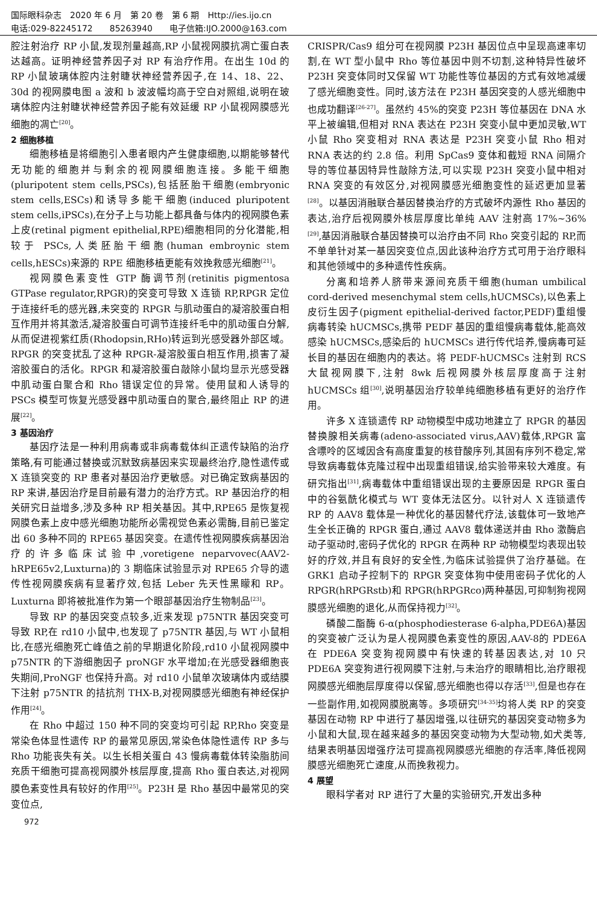国际眼科杂志　2020 年 6 月　第 20 卷　第 6 期　Http://ies.ijo.cn
电话:029-82245172　　85263940　　电子信箱:IJO.2000@163.com
腔注射治疗 RP 小鼠,发现剂量越高,RP 小鼠视网膜抗凋亡蛋白表达越高。证明神经营养因子对 RP 有治疗作用。在出生 10d 的 RP 小鼠玻璃体腔内注射睫状神经营养因子,在 14、18、22、30d 的视网膜电图 a 波和 b 波波幅均高于空白对照组,说明在玻璃体腔内注射睫状神经营养因子能有效延缓 RP 小鼠视网膜感光细胞的凋亡<sup>[20]</sup>。
2 细胞移植
细胞移植是将细胞引入患者眼内产生健康细胞,以期能够替代无功能的细胞并与剩余的视网膜细胞连接。多能干细胞(pluripotent stem cells,PSCs),包括胚胎干细胞(embryonic stem cells,ESCs)和诱导多能干细胞(induced pluripotent stem cells,iPSCs),在分子上与功能上都具备与体内的视网膜色素上皮(retinal pigment epithelial,RPE)细胞相同的分化潜能,相较于 PSCs,人类胚胎干细胞(human embroynic stem cells,hESCs)来源的 RPE 细胞移植更能有效挽救感光细胞<sup>[21]</sup>。
视网膜色素变性 GTP 酶调节剂(retinitis pigmentosa GTPase regulator,RPGR)的突变可导致 X 连锁 RP,RPGR 定位于连接纤毛的感光器,未突变的 RPGR 与肌动蛋白的凝溶胶蛋白相互作用并将其激活,凝溶胶蛋白可调节连接纤毛中的肌动蛋白分解,从而促进视紫红质(Rhodopsin,RHo)转运到光感受器外部区域。RPGR 的突变扰乱了这种 RPGR-凝溶胶蛋白相互作用,损害了凝溶胶蛋白的活化。RPGR 和凝溶胶蛋白敲除小鼠均显示光感受器中肌动蛋白聚合和 Rho 错误定位的异常。使用鼠和人诱导的 PSCs 模型可恢复光感受器中肌动蛋白的聚合,最终阻止 RP 的进展<sup>[22]</sup>。
3 基因治疗
基因疗法是一种利用病毒或非病毒载体纠正遗传缺陷的治疗策略,有可能通过替换或沉默致病基因来实现最终治疗,隐性遗传或 X 连锁突变的 RP 患者对基因治疗更敏感。对已确定致病基因的 RP 来讲,基因治疗是目前最有潜力的治疗方式。RP 基因治疗的相关研究日益增多,涉及多种 RP 相关基因。其中,RPE65 是恢复视网膜色素上皮中感光细胞功能所必需视觉色素必需酶,目前已鉴定出 60 多种不同的 RPE65 基因突变。在遗传性视网膜疾病基因治疗的许多临床试验中,voretigene neparvovec(AAV2-hRPE65v2,Luxturna)的 3 期临床试验显示对 RPE65 介导的遗传性视网膜疾病有显著疗效,包括 Leber 先天性黑矇和 RP。Luxturna 即将被批准作为第一个眼部基因治疗生物制品<sup>[23]</sup>。
导致 RP 的基因突变点较多,近来发现 p75NTR 基因突变可导致 RP,在 rd10 小鼠中,也发现了 p75NTR 基因,与 WT 小鼠相比,在感光细胞死亡峰值之前的早期退化阶段,rd10 小鼠视网膜中 p75NTR 的下游细胞因子 proNGF 水平增加;在光感受器细胞丧失期间,ProNGF 也保持升高。对 rd10 小鼠单次玻璃体内或结膜下注射 p75NTR 的拮抗剂 THX-B,对视网膜感光细胞有神经保护作用<sup>[24]</sup>。
在 Rho 中超过 150 种不同的突变均可引起 RP,Rho 突变是常染色体显性遗传 RP 的最常见原因,常染色体隐性遗传 RP 多与 Rho 功能丧失有关。以生长相关蛋白 43 慢病毒载体转染脂肪间充质干细胞可提高视网膜外核层厚度,提高 Rho 蛋白表达,对视网膜色素变性具有较好的作用<sup>[25]</sup>。P23H 是 Rho 基因中最常见的突变位点,
CRISPR/Cas9 组分可在视网膜 P23H 基因位点中呈现高速率切割,在 WT 型小鼠中 Rho 等位基因中则不切割,这种特异性破坏 P23H 突变体同时又保留 WT 功能性等位基因的方式有效地减缓了感光细胞变性。同时,该方法在 P23H 基因突变的人感光细胞中也成功翻译<sup>[26-27]</sup>。虽然约 45%的突变 P23H 等位基因在 DNA 水平上被编辑,但相对 RNA 表达在 P23H 突变小鼠中更加灵敏,WT 小鼠 Rho 突变相对 RNA 表达是 P23H 突变小鼠 Rho 相对 RNA 表达的约 2.8 倍。利用 SpCas9 变体和截短 RNA 间隔介导的等位基因特异性敲除方法,可以实现 P23H 突变小鼠中相对 RNA 突变的有效区分,对视网膜感光细胞变性的延迟更加显著<sup>[28]</sup>。以基因消融联合基因替换治疗的方式破坏内源性 Rho 基因的表达,治疗后视网膜外核层厚度比单纯 AAV 注射高 17%~36%<sup>[29]</sup>,基因消融联合基因替换可以治疗由不同 Rho 突变引起的 RP,而不单单针对某一基因突变位点,因此该种治疗方式可用于治疗眼科和其他领域中的多种遗传性疾病。
分离和培养人脐带来源间充质干细胞(human umbilical cord-derived mesenchymal stem cells,hUCMSCs),以色素上皮衍生因子(pigment epithelial-derived factor,PEDF)重组慢病毒转染 hUCMSCs,携带 PEDF 基因的重组慢病毒载体,能高效感染 hUCMSCs,感染后的 hUCMSCs 进行传代培养,慢病毒可延长目的基因在细胞内的表达。将 PEDF-hUCMSCs 注射到 RCS 大鼠视网膜下,注射 8wk 后视网膜外核层厚度高于注射 hUCMSCs 组<sup>[30]</sup>,说明基因治疗较单纯细胞移植有更好的治疗作用。
许多 X 连锁遗传 RP 动物模型中成功地建立了 RPGR 的基因替换腺相关病毒(adeno-associated virus,AAV)载体,RPGR 富含嘌呤的区域因含有高度重复的核苷酸序列,其固有序列不稳定,常导致病毒载体克隆过程中出现重组错误,给实验带来较大难度。有研究指出<sup>[31]</sup>,病毒载体中重组错误出现的主要原因是 RPGR 蛋白中的谷氨酰化模式与 WT 变体无法区分。以针对人 X 连锁遗传 RP 的 AAV8 载体是一种优化的基因替代疗法,该载体可一致地产生全长正确的 RPGR 蛋白,通过 AAV8 载体递送并由 Rho 激酶启动子驱动时,密码子优化的 RPGR 在两种 RP 动物模型均表现出较好的疗效,并且有良好的安全性,为临床试验提供了治疗基础。在 GRK1 启动子控制下的 RPGR 突变体狗中使用密码子优化的人 RPGR(hRPGRstb)和 RPGR(hRPGRco)两种基因,可抑制狗视网膜感光细胞的退化,从而保持视力<sup>[32]</sup>。
磷酸二酯酶 6-α(phosphodiesterase 6-alpha,PDE6A)基因的突变被广泛认为是人视网膜色素变性的原因,AAV-8的 PDE6A 在 PDE6A 突变狗视网膜中有快速的转基因表达,对 10 只 PDE6A 突变狗进行视网膜下注射,与未治疗的眼睛相比,治疗眼视网膜感光细胞层厚度得以保留,感光细胞也得以存活<sup>[33]</sup>,但是也存在一些副作用,如视网膜脱离等。多项研究<sup>[34-35]</sup>均将人类 RP 的突变基因在动物 RP 中进行了基因增强,以往研究的基因突变动物多为小鼠和大鼠,现在越来越多的基因突变动物为大型动物,如犬类等,结果表明基因增强疗法可提高视网膜感光细胞的存活率,降低视网膜感光细胞死亡速度,从而挽救视力。
4 展望
眼科学者对 RP 进行了大量的实验研究,开发出多种
972